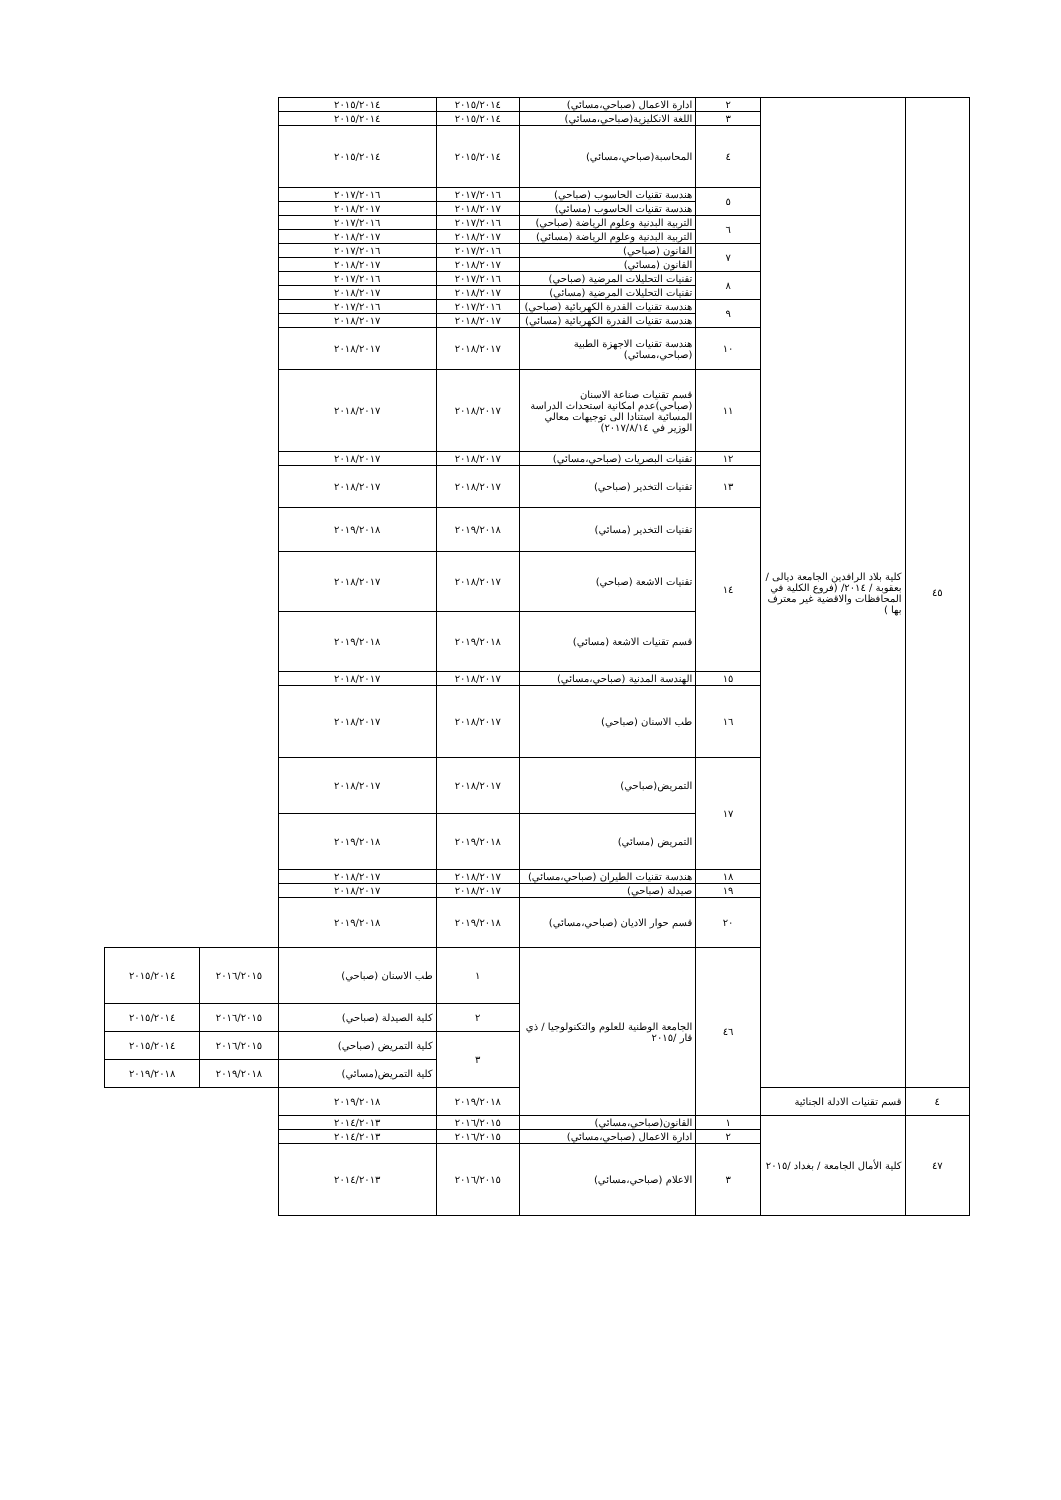| ٤٥ | كلية بلاد الرافدين الجامعة ديالى /بعقوبة / ٢٠١٤/ (فروع الكلية في المحافظات والاقضية غير معترف بها ) | ٢ | ادارة الاعمال (صباحي،مسائي) | ٢٠١٥/٢٠١٤ | ٢٠١٥/٢٠١٤ | | |
| | | ٣ | اللغة الانكليزية(صباحي،مسائي) | ٢٠١٥/٢٠١٤ | ٢٠١٥/٢٠١٤ | | |
| | | ٤ | المحاسبة(صباحي،مسائي) | ٢٠١٥/٢٠١٤ | ٢٠١٥/٢٠١٤ | | |
| | | ٥ | هندسة تقنيات الحاسوب (صباحي) | ٢٠١٧/٢٠١٦ | ٢٠١٧/٢٠١٦ | | |
| | | | هندسة تقنيات الحاسوب (مسائي) | ٢٠١٨/٢٠١٧ | ٢٠١٨/٢٠١٧ | | |
| | | ٦ | التربية البدنية وعلوم الرياضة (صباحي) | ٢٠١٧/٢٠١٦ | ٢٠١٧/٢٠١٦ | | |
| | | | التربية البدنية وعلوم الرياضة (مسائي) | ٢٠١٨/٢٠١٧ | ٢٠١٨/٢٠١٧ | | |
| | | ٧ | القانون (صباحي) | ٢٠١٧/٢٠١٦ | ٢٠١٧/٢٠١٦ | | |
| | | | القانون (مسائي) | ٢٠١٨/٢٠١٧ | ٢٠١٨/٢٠١٧ | | |
| | | ٨ | تقنيات التحليلات المرضية (صباحي) | ٢٠١٧/٢٠١٦ | ٢٠١٧/٢٠١٦ | | |
| | | | تقنيات التحليلات المرضية (مسائي) | ٢٠١٨/٢٠١٧ | ٢٠١٨/٢٠١٧ | | |
| | | ٩ | هندسة تقنيات القدرة الكهربائية (صباحي) | ٢٠١٧/٢٠١٦ | ٢٠١٧/٢٠١٦ | | |
| | | | هندسة تقنيات القدرة الكهربائية (مسائي) | ٢٠١٨/٢٠١٧ | ٢٠١٨/٢٠١٧ | | |
| | | ١٠ | هندسة تقنيات الاجهزة الطبية (صباحي،مسائي) | ٢٠١٨/٢٠١٧ | ٢٠١٨/٢٠١٧ | | |
| | | ١١ | قسم تقنيات صناعة الاسنان (صباحي)عدم امكانية استحداث الدراسة المسائية استنادا الى توجيهات معالي الوزير في ٢٠١٧/٨/١٤) | ٢٠١٨/٢٠١٧ | ٢٠١٨/٢٠١٧ | | |
| | | ١٢ | تقنيات البصريات (صباحي،مسائي) | ٢٠١٨/٢٠١٧ | ٢٠١٨/٢٠١٧ | | |
| | | ١٣ | تقنيات التخدير (صباحي) | ٢٠١٨/٢٠١٧ | ٢٠١٨/٢٠١٧ | | |
| | | ١٤ | تقنيات التخدير (مسائي) | ٢٠١٩/٢٠١٨ | ٢٠١٩/٢٠١٨ | | |
| | | | تقنيات الاشعة (صباحي) | ٢٠١٨/٢٠١٧ | ٢٠١٨/٢٠١٧ | | |
| | | | قسم تقنيات الاشعة (مسائي) | ٢٠١٩/٢٠١٨ | ٢٠١٩/٢٠١٨ | | |
| | | ١٥ | الهندسة المدنية (صباحي،مسائي) | ٢٠١٨/٢٠١٧ | ٢٠١٨/٢٠١٧ | | |
| | | ١٦ | طب الاسنان (صباحي) | ٢٠١٨/٢٠١٧ | ٢٠١٨/٢٠١٧ | | |
| | | ١٧ | التمريض(صباحي) | ٢٠١٨/٢٠١٧ | ٢٠١٨/٢٠١٧ | | |
| | | | التمريض (مسائي) | ٢٠١٩/٢٠١٨ | ٢٠١٩/٢٠١٨ | | |
| | | ١٨ | هندسة تقنيات الطيران (صباحي،مسائي) | ٢٠١٨/٢٠١٧ | ٢٠١٨/٢٠١٧ | | |
| | | ١٩ | صيدلة (صباحي) | ٢٠١٨/٢٠١٧ | ٢٠١٨/٢٠١٧ | | |
| | | ٢٠ | قسم حوار الاديان (صباحي،مسائي) | ٢٠١٩/٢٠١٨ | ٢٠١٩/٢٠١٨ | | |
| | | ٤٦ | الجامعة الوطنية للعلوم والتكنولوجيا / ذي قار /٢٠١٥ | ١ | طب الاسنان (صباحي) | ٢٠١٦/٢٠١٥ | ٢٠١٥/٢٠١٤ |
| | | | | ٢ | كلية الصيدلة (صباحي) | ٢٠١٦/٢٠١٥ | ٢٠١٥/٢٠١٤ |
| | | | | ٣ | كلية التمريض (صباحي) | ٢٠١٦/٢٠١٥ | ٢٠١٥/٢٠١٤ |
| | | | | | كلية التمريض(مسائي) | ٢٠١٩/٢٠١٨ | ٢٠١٩/٢٠١٨ |
| ٤ | قسم تقنيات الادلة الجنائية | | | ٢٠١٩/٢٠١٨ | ٢٠١٩/٢٠١٨ | | |
| ٤٧ | كلية الأمال الجامعة / بغداد /٢٠١٥ | ١ | القانون(صباحي،مسائي) | ٢٠١٦/٢٠١٥ | ٢٠١٤/٢٠١٣ | | |
| | | ٢ | ادارة الاعمال (صباحي،مسائي) | ٢٠١٦/٢٠١٥ | ٢٠١٤/٢٠١٣ | | |
| | | ٣ | الاعلام (صباحي،مسائي) | ٢٠١٦/٢٠١٥ | ٢٠١٤/٢٠١٣ | | |